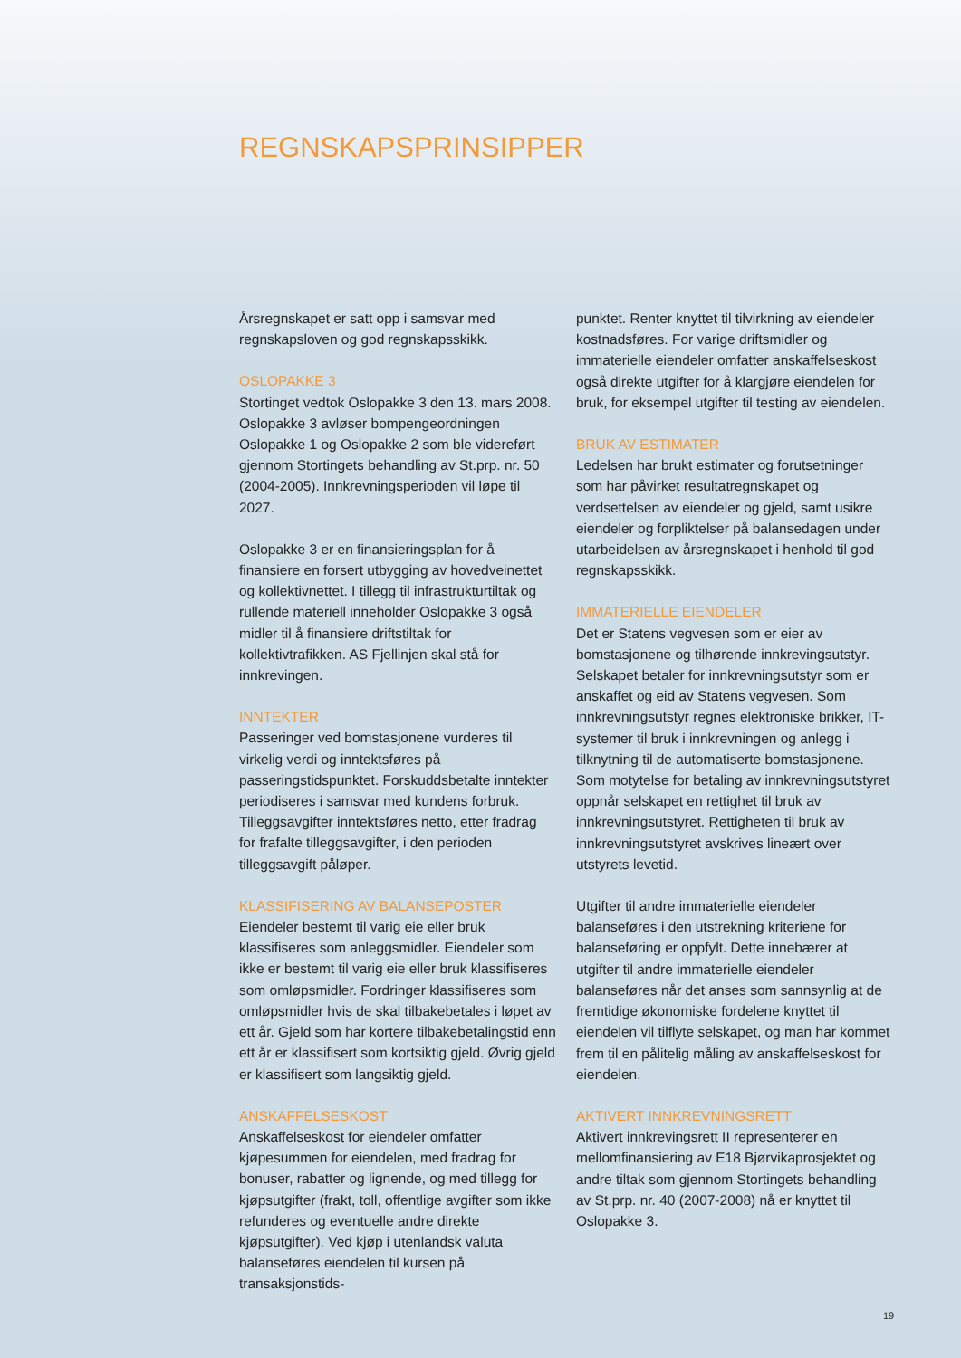REGNSKAPSPRINSIPPER
Årsregnskapet er satt opp i samsvar med regnskapsloven og god regnskapsskikk.
OSLOPAKKE 3
Stortinget vedtok Oslopakke 3 den 13. mars 2008. Oslopakke 3 avløser bompengeordningen Oslopakke 1 og Oslopakke 2 som ble videreført gjennom Stortingets behandling av St.prp. nr. 50 (2004-2005). Innkrevningsperioden vil løpe til 2027.
Oslopakke 3 er en finansieringsplan for å finansiere en forsert utbygging av hovedveinettet og kollektivnettet. I tillegg til infrastrukturtiltak og rullende materiell inneholder Oslopakke 3 også midler til å finansiere driftstiltak for kollektivtrafikken. AS Fjellinjen skal stå for innkrevingen.
INNTEKTER
Passeringer ved bomstasjonene vurderes til virkelig verdi og inntektsføres på passeringstidspunktet. Forskuddsbetalte inntekter periodiseres i samsvar med kundens forbruk. Tilleggsavgifter inntektsføres netto, etter fradrag for frafalte tilleggsavgifter, i den perioden tilleggsavgift påløper.
KLASSIFISERING AV BALANSEPOSTER
Eiendeler bestemt til varig eie eller bruk klassifiseres som anleggsmidler. Eiendeler som ikke er bestemt til varig eie eller bruk klassifiseres som omløpsmidler. Fordringer klassifiseres som omløpsmidler hvis de skal tilbakebetales i løpet av ett år. Gjeld som har kortere tilbakebetalingstid enn ett år er klassifisert som kortsiktig gjeld. Øvrig gjeld er klassifisert som langsiktig gjeld.
ANSKAFFELSESKOST
Anskaffelseskost for eiendeler omfatter kjøpesummen for eiendelen, med fradrag for bonuser, rabatter og lignende, og med tillegg for kjøpsutgifter (frakt, toll, offentlige avgifter som ikke refunderes og eventuelle andre direkte kjøpsutgifter). Ved kjøp i utenlandsk valuta balanseføres eiendelen til kursen på transaksjonstids-
punktet. Renter knyttet til tilvirkning av eiendeler kostnadsføres. For varige driftsmidler og immaterielle eiendeler omfatter anskaffelseskost også direkte utgifter for å klargjøre eiendelen for bruk, for eksempel utgifter til testing av eiendelen.
BRUK AV ESTIMATER
Ledelsen har brukt estimater og forutsetninger som har påvirket resultatregnskapet og verdsettelsen av eiendeler og gjeld, samt usikre eiendeler og forpliktelser på balansedagen under utarbeidelsen av årsregnskapet i henhold til god regnskapsskikk.
IMMATERIELLE EIENDELER
Det er Statens vegvesen som er eier av bomstasjonene og tilhørende innkrevingsutstyr. Selskapet betaler for innkrevningsutstyr som er anskaffet og eid av Statens vegvesen. Som innkrevningsutstyr regnes elektroniske brikker, IT-systemer til bruk i innkrevningen og anlegg i tilknytning til de automatiserte bomstasjonene. Som motytelse for betaling av innkrevningsutstyret oppnår selskapet en rettighet til bruk av innkrevningsutstyret. Rettigheten til bruk av innkrevningsutstyret avskrives lineært over utstyrets levetid.
Utgifter til andre immaterielle eiendeler balanseføres i den utstrekning kriteriene for balanseføring er oppfylt. Dette innebærer at utgifter til andre immaterielle eiendeler balanseføres når det anses som sannsynlig at de fremtidige økonomiske fordelene knyttet til eiendelen vil tilflyte selskapet, og man har kommet frem til en pålitelig måling av anskaffelseskost for eiendelen.
AKTIVERT INNKREVNINGSRETT
Aktivert innkrevingsrett II representerer en mellomfinansiering av E18 Bjørvikaprosjektet og andre tiltak som gjennom Stortingets behandling av St.prp. nr. 40 (2007-2008) nå er knyttet til Oslopakke 3.
19